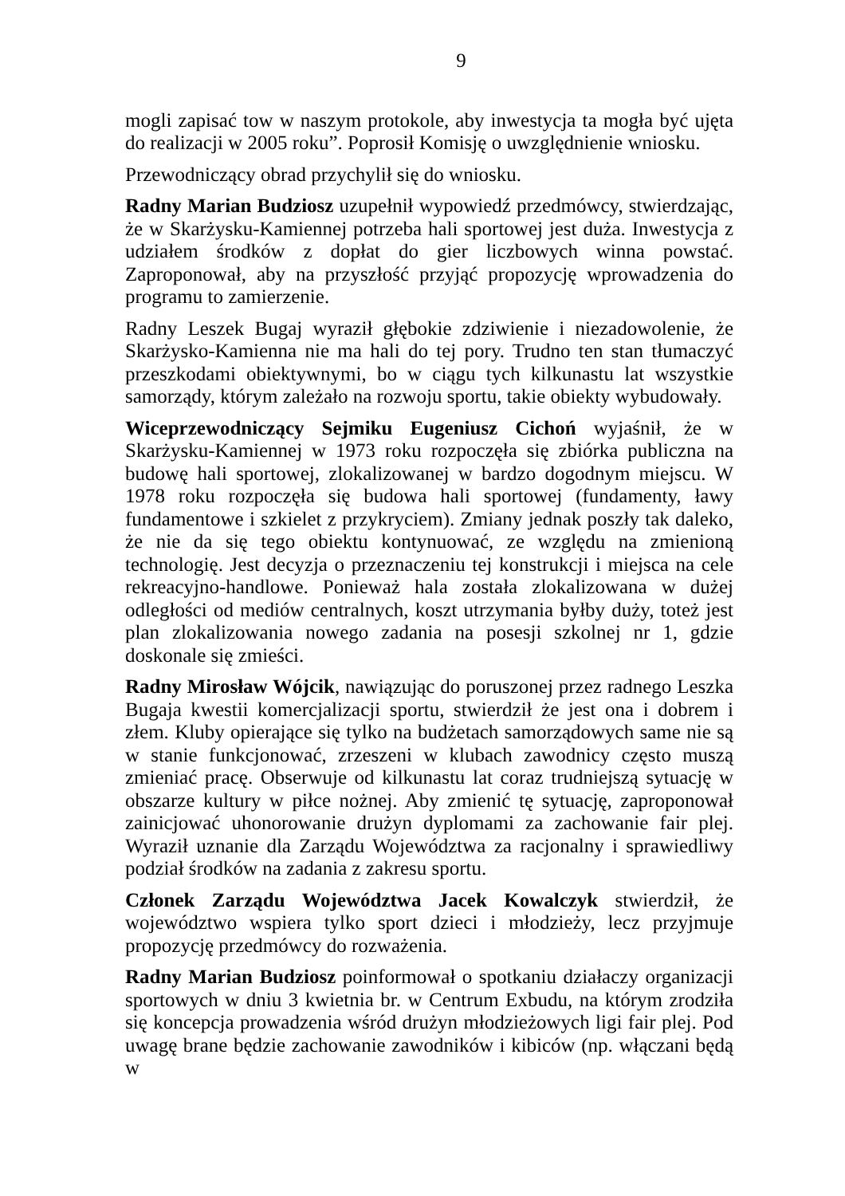9
mogli zapisać tow w naszym protokole, aby inwestycja ta mogła być ujęta do realizacji w 2005 roku”. Poprosił Komisję o uwzględnienie wniosku.
Przewodniczący obrad przychylił się do wniosku.
Radny Marian Budziosz uzupełnił wypowiedź przedmówcy, stwierdzając, że w Skarżysku-Kamiennej potrzeba hali sportowej jest duża. Inwestycja z udziałem środków z dopłat do gier liczbowych winna powstać. Zaproponował, aby na przyszłość przyjąć propozycję wprowadzenia do programu to zamierzenie.
Radny Leszek Bugaj wyraził głębokie zdziwienie i niezadowolenie, że Skarżysko-Kamienna nie ma hali do tej pory. Trudno ten stan tłumaczyć przeszkodami obiektywnymi, bo w ciągu tych kilkunastu lat wszystkie samorządy, którym zależało na rozwoju sportu, takie obiekty wybudowały.
Wiceprzewodniczący Sejmiku Eugeniusz Cichoń wyjaśnił, że w Skarżysku-Kamiennej w 1973 roku rozpoczęła się zbiórka publiczna na budowę hali sportowej, zlokalizowanej w bardzo dogodnym miejscu. W 1978 roku rozpoczęła się budowa hali sportowej (fundamenty, ławy fundamentowe i szkielet z przykryciem). Zmiany jednak poszły tak daleko, że nie da się tego obiektu kontynuować, ze względu na zmienioną technologię. Jest decyzja o przeznaczeniu tej konstrukcji i miejsca na cele rekreacyjno-handlowe. Ponieważ hala została zlokalizowana w dużej odległości od mediów centralnych, koszt utrzymania byłby duży, toteż jest plan zlokalizowania nowego zadania na posesji szkolnej nr 1, gdzie doskonale się zmieści.
Radny Mirosław Wójcik, nawiązując do poruszonej przez radnego Leszka Bugaja kwestii komercjalizacji sportu, stwierdził że jest ona i dobrem i złem. Kluby opierające się tylko na budżetach samorządowych same nie są w stanie funkcjonować, zrzeszeni w klubach zawodnicy często muszą zmieniać pracę. Obserwuje od kilkunastu lat coraz trudniejszą sytuację w obszarze kultury w piłce nożnej. Aby zmienić tę sytuację, zaproponował zainicjować uhonorowanie drużyn dyplomami za zachowanie fair plej. Wyraził uznanie dla Zarządu Województwa za racjonalny i sprawiedliwy podział środków na zadania z zakresu sportu.
Członek Zarządu Województwa Jacek Kowalczyk stwierdził, że województwo wspiera tylko sport dzieci i młodzieży, lecz przyjmuje propozycję przedmówcy do rozważenia.
Radny Marian Budziosz poinformował o spotkaniu działaczy organizacji sportowych w dniu 3 kwietnia br. w Centrum Exbudu, na którym zrodziła się koncepcja prowadzenia wśród drużyn młodzieżowych ligi fair plej. Pod uwagę brane będzie zachowanie zawodników i kibiców (np. włączani będą w